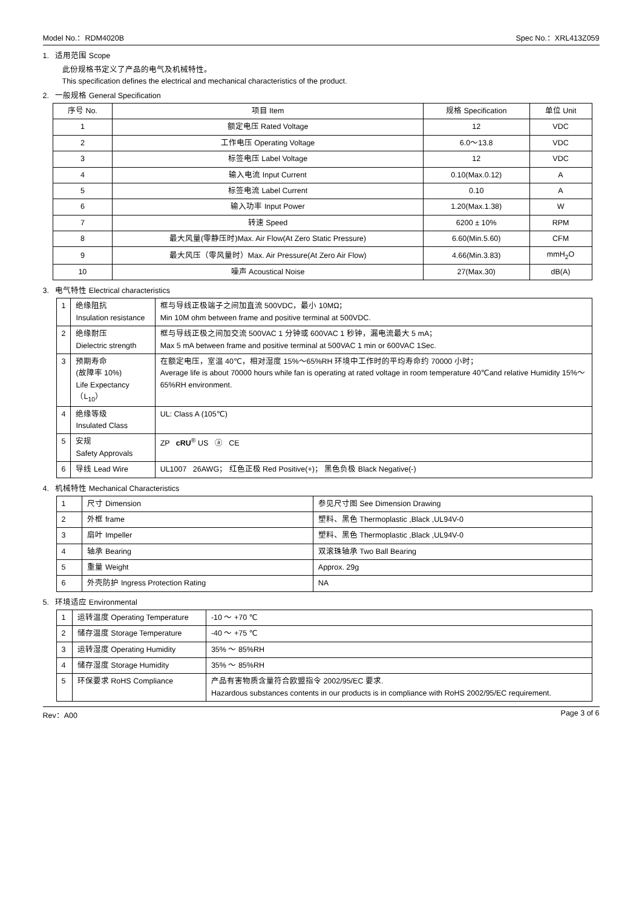Model No.：RDM4020B Spec No.：XRL413Z059
1. 适用范围 Scope
此份规格书定义了产品的电气及机械特性。
This specification defines the electrical and mechanical characteristics of the product.
2. 一般规格 General Specification
| 序号 No. | 项目 Item | 规格 Specification | 单位 Unit |
| --- | --- | --- | --- |
| 1 | 额定电压 Rated Voltage | 12 | VDC |
| 2 | 工作电压 Operating Voltage | 6.0～13.8 | VDC |
| 3 | 标签电压 Label Voltage | 12 | VDC |
| 4 | 输入电流 Input Current | 0.10(Max.0.12) | A |
| 5 | 标签电流 Label Current | 0.10 | A |
| 6 | 输入功率 Input Power | 1.20(Max.1.38) | W |
| 7 | 转速 Speed | 6200 ± 10% | RPM |
| 8 | 最大风量(零静压时)Max. Air Flow(At Zero Static Pressure) | 6.60(Min.5.60) | CFM |
| 9 | 最大风压（零风量时）Max. Air Pressure(At Zero Air Flow) | 4.66(Min.3.83) | mmH<sub>2</sub>O |
| 10 | 噪声 Acoustical Noise | 27(Max.30) | dB(A) |
3. 电气特性 Electrical characteristics
| 1 | 绝缘阻抗 Insulation resistance | 框与导线正极端子之间加直流 500VDC，最小 10MΩ； Min 10M ohm between frame and positive terminal at 500VDC. |
| 2 | 绝缘耐压 Dielectric strength | 框与导线正极之间加交流 500VAC 1 分钟或 600VAC 1 秒钟，漏电流最大 5 mA； Max 5 mA between frame and positive terminal at 500VAC 1 min or 600VAC 1Sec. |
| 3 | 预期寿命 (故障率 10%) Life Expectancy（L<sub>10</sub>） | 在额定电压，室温 40℃，相对湿度 15%～65%RH 环境中工作时的平均寿命约 70000 小时； Average life is about 70000 hours while fan is operating at rated voltage in room temperature 40℃and relative Humidity 15%～65%RH environment. |
| 4 | 绝缘等级 Insulated Class | UL: Class A (105℃) |
| 5 | 安规 Safety Approvals | ZP cRU<sup>®</sup> US ⓐ CE |
| 6 | 导线 Lead Wire | UL1007 26AWG； 红色正极 Red Positive(+)； 黑色负极 Black Negative(-) |
4. 机械特性 Mechanical Characteristics
| 1 | 尺寸 Dimension | 参见尺寸图 See Dimension Drawing |
| 2 | 外框 frame | 塑料、黑色 Thermoplastic ,Black ,UL94V-0 |
| 3 | 扇叶 Impeller | 塑料、黑色 Thermoplastic ,Black ,UL94V-0 |
| 4 | 轴承 Bearing | 双滚珠轴承 Two Ball Bearing |
| 5 | 重量 Weight | Approx. 29g |
| 6 | 外壳防护 Ingress Protection Rating | NA |
5. 环境适应 Environmental
| 1 | 运转温度 Operating Temperature | -10 ～ +70 ℃ |
| 2 | 储存温度 Storage Temperature | -40 ～ +75 ℃ |
| 3 | 运转湿度 Operating Humidity | 35% ～ 85%RH |
| 4 | 储存湿度 Storage Humidity | 35% ～ 85%RH |
| 5 | 环保要求 RoHS Compliance | 产品有害物质含量符合欧盟指令 2002/95/EC 要求. Hazardous substances contents in our products is in compliance with RoHS 2002/95/EC requirement. |
Rev：A00 Page 3 of 6